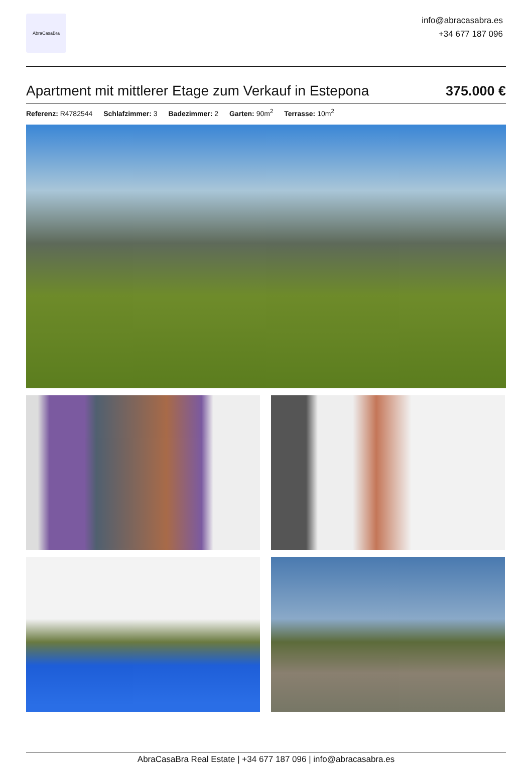AbraCasaBra
info@abracasabra.es
+34 677 187 096
Apartment mit mittlerer Etage zum Verkauf in Estepona
375.000 €
Referenz: R4782544 Schlafzimmer: 3 Badezimmer: 2 Garten: 90m<sup>2</sup> Terrasse: 10m<sup>2</sup>
AbraCasaBra Real Estate | +34 677 187 096 | info@abracasabra.es